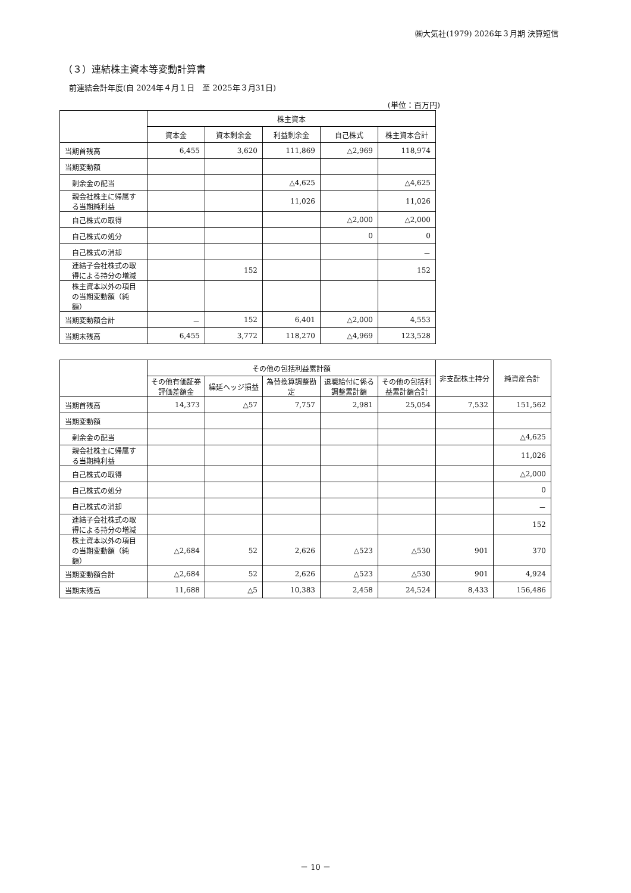㈱大気社(1979) 2026年３月期 決算短信
（３）連結株主資本等変動計算書
前連結会計年度(自 2024年４月１日　至 2025年３月31日)
(単位：百万円)
| | 株主資本 | | | | |
| --- | --- | --- | --- | --- | --- |
| | 資本金 | 資本剰余金 | 利益剰余金 | 自己株式 | 株主資本合計 |
| 当期首残高 | 6,455 | 3,620 | 111,869 | △2,969 | 118,974 |
| 当期変動額 | | | | | |
| 剰余金の配当 | | | △4,625 | | △4,625 |
| 親会社株主に帰属する当期純利益 | | | 11,026 | | 11,026 |
| 自己株式の取得 | | | | △2,000 | △2,000 |
| 自己株式の処分 | | | | 0 | 0 |
| 自己株式の消却 | | | | | － |
| 連結子会社株式の取得による持分の増減 | | 152 | | | 152 |
| 株主資本以外の項目の当期変動額（純額） | | | | | |
| 当期変動額合計 | － | 152 | 6,401 | △2,000 | 4,553 |
| 当期末残高 | 6,455 | 3,772 | 118,270 | △4,969 | 123,528 |
| | その他の包括利益累計額 | | | | | 非支配株主持分 | 純資産合計 |
| --- | --- | --- | --- | --- | --- | --- | --- |
| | その他有価証券評価差額金 | 繰延ヘッジ損益 | 為替換算調整勘定 | 退職給付に係る調整累計額 | その他の包括利益累計額合計 | | |
| 当期首残高 | 14,373 | △57 | 7,757 | 2,981 | 25,054 | 7,532 | 151,562 |
| 当期変動額 | | | | | | | |
| 剰余金の配当 | | | | | | | △4,625 |
| 親会社株主に帰属する当期純利益 | | | | | | | 11,026 |
| 自己株式の取得 | | | | | | | △2,000 |
| 自己株式の処分 | | | | | | | 0 |
| 自己株式の消却 | | | | | | | － |
| 連結子会社株式の取得による持分の増減 | | | | | | | 152 |
| 株主資本以外の項目の当期変動額（純額） | △2,684 | 52 | 2,626 | △523 | △530 | 901 | 370 |
| 当期変動額合計 | △2,684 | 52 | 2,626 | △523 | △530 | 901 | 4,924 |
| 当期末残高 | 11,688 | △5 | 10,383 | 2,458 | 24,524 | 8,433 | 156,486 |
－ 10 －